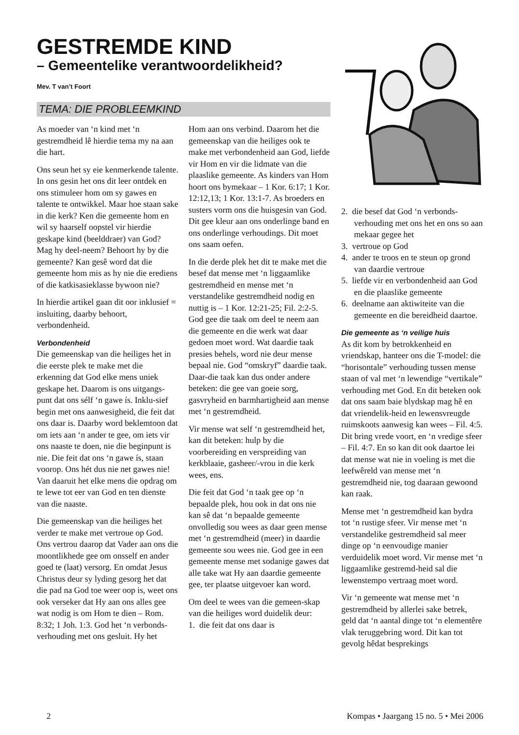GESTREMDE KIND
– Gemeentelike verantwoordelikheid?
Mev. T van’t Foort
TEMA: DIE PROBLEEMKIND
As moeder van ‘n kind met ‘n gestremdheid lê hierdie tema my na aan die hart.
Ons seun het sy eie kenmerkende talente. In ons gesin het ons dit leer ontdek en ons stimuleer hom om sy gawes en talente te ontwikkel. Maar hoe staan sake in die kerk? Ken die gemeente hom en wil sy haarself oopstel vir hierdie geskape kind (beelddraer) van God? Mag hy deel-neem? Behoort hy by die gemeente? Kan gesê word dat die gemeente hom mis as hy nie die erediens of die katkisasieklasse bywoon nie?
In hierdie artikel gaan dit oor inklusief = insluiting, daarby behoort, verbondenheid.
Verbondenheid
Die gemeenskap van die heiliges het in die eerste plek te make met die erkenning dat God elke mens uniek geskape het. Daarom is ons uitgangs-punt dat ons sélf ‘n gawe ís. Inklu-sief begin met ons aanwesigheid, die feit dat ons daar is. Daarby word beklemtoon dat om iets aan ‘n ander te gee, om iets vir ons naaste te doen, nie die beginpunt is nie. Die feit dat ons ‘n gawe ís, staan voorop. Ons hét dus nie net gawes nie! Van daaruit het elke mens die opdrag om te lewe tot eer van God en ten dienste van die naaste.
Die gemeenskap van die heiliges het verder te make met vertroue op God. Ons vertrou daarop dat Vader aan ons die moontlikhede gee om onsself en ander goed te (laat) versorg. En omdat Jesus Christus deur sy lyding gesorg het dat die pad na God toe weer oop is, weet ons ook verseker dat Hy aan ons alles gee wat nodig is om Hom te dien – Rom. 8:32; 1 Joh. 1:3. God het ‘n verbonds-verhouding met ons gesluit. Hy het
Hom aan ons verbind. Daarom het die gemeenskap van die heiliges ook te make met verbondenheid aan God, liefde vir Hom en vir die lidmate van die plaaslike gemeente. As kinders van Hom hoort ons bymekaar – 1 Kor. 6:17; 1 Kor. 12:12,13; 1 Kor. 13:1-7. As broeders en susters vorm ons die huisgesin van God. Dit gee kleur aan ons onderlinge band en ons onderlinge verhoudings. Dit moet ons saam oefen.
In die derde plek het dit te make met die besef dat mense met ‘n liggaamlike gestremdheid en mense met ‘n verstandelike gestremdheid nodig en nuttig is – 1 Kor. 12:21-25; Fil. 2:2-5. God gee die taak om deel te neem aan die gemeente en die werk wat daar gedoen moet word. Wat daardie taak presies behels, word nie deur mense bepaal nie. God “omskryf” daardie taak. Daar-die taak kan dus onder andere beteken: die gee van goeie sorg, gasvryheid en barmhartigheid aan mense met ‘n gestremdheid.
Vir mense wat self ‘n gestremdheid het, kan dit beteken: hulp by die voorbereiding en verspreiding van kerkblaaie, gasheer/-vrou in die kerk wees, ens.
Die feit dat God ‘n taak gee op ‘n bepaalde plek, hou ook in dat ons nie kan sê dat ‘n bepaalde gemeente onvolledig sou wees as daar geen mense met ‘n gestremdheid (meer) in daardie gemeente sou wees nie. God gee in een gemeente mense met sodanige gawes dat alle take wat Hy aan daardie gemeente gee, ter plaatse uitgevoer kan word.
Om deel te wees van die gemeen-skap van die heiliges word duidelik deur:
1. die feit dat ons daar is
2. die besef dat God ‘n verbonds-verhouding met ons het en ons so aan mekaar gegee het
3. vertroue op God
4. ander te troos en te steun op grond van daardie vertroue
5. liefde vir en verbondenheid aan God en die plaaslike gemeente
6. deelname aan aktiwiteite van die gemeente en die bereidheid daartoe.
Die gemeente as ‘n veilige huis
As dit kom by betrokkenheid en vriendskap, hanteer ons die T-model: die “horisontale” verhouding tussen mense staan of val met ‘n lewendige “vertikale” verhouding met God. En dit beteken ook dat ons saam baie blydskap mag hê en dat vriendelik-heid en lewensvreugde ruimskoots aanwesig kan wees – Fil. 4:5. Dit bring vrede voort, en ‘n vredige sfeer – Fil. 4:7. En so kan dit ook daartoe lei dat mense wat nie in voeling is met die leefwêreld van mense met ‘n gestremdheid nie, tog daaraan gewoond kan raak.
Mense met ‘n gestremdheid kan bydra tot ‘n rustige sfeer. Vir mense met ‘n verstandelike gestremdheid sal meer dinge op ‘n eenvoudige manier verduidelik moet word. Vir mense met ‘n liggaamlike gestremd-heid sal die lewenstempo vertraag moet word.
Vir ‘n gemeente wat mense met ‘n gestremdheid by allerlei sake betrek, geld dat ‘n aantal dinge tot ‘n elementêre vlak teruggebring word. Dit kan tot gevolg hêdat besprekings
2
Kompas • Jaargang 15 no. 5 • Mei 2006